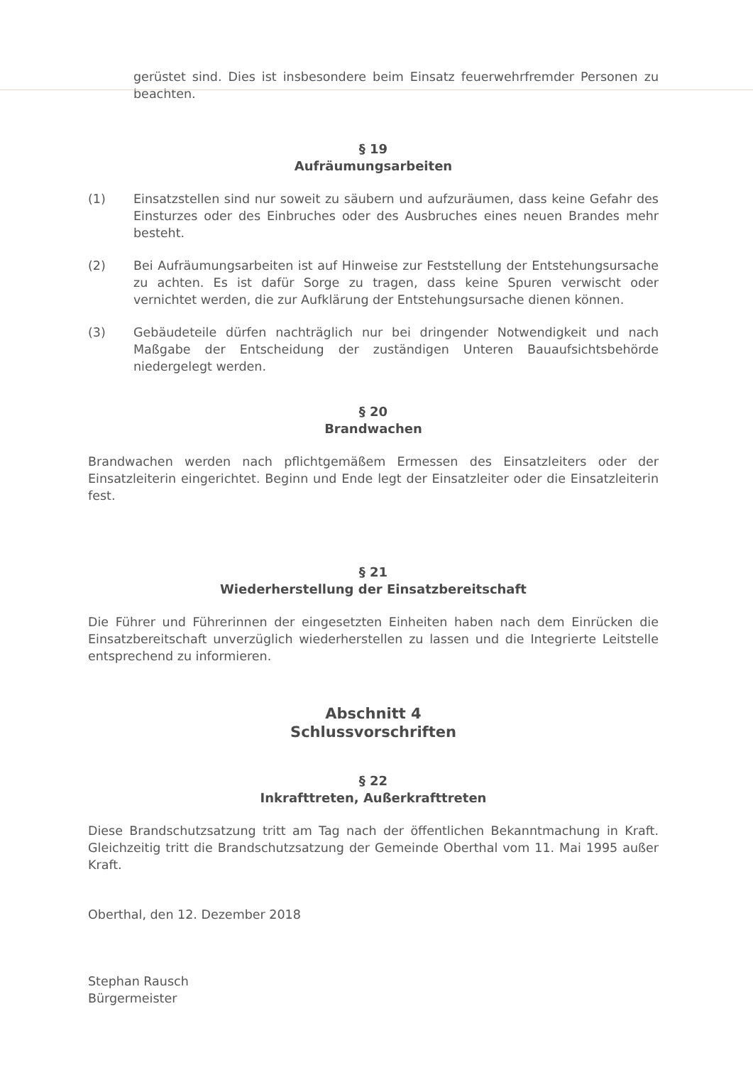gerüstet sind. Dies ist insbesondere beim Einsatz feuerwehrfremder Personen zu beachten.
§ 19
Aufräumungsarbeiten
(1) Einsatzstellen sind nur soweit zu säubern und aufzuräumen, dass keine Gefahr des Einsturzes oder des Einbruches oder des Ausbruches eines neuen Brandes mehr besteht.
(2) Bei Aufräumungsarbeiten ist auf Hinweise zur Feststellung der Entstehungsursache zu achten. Es ist dafür Sorge zu tragen, dass keine Spuren verwischt oder vernichtet werden, die zur Aufklärung der Entstehungsursache dienen können.
(3) Gebäudeteile dürfen nachträglich nur bei dringender Notwendigkeit und nach Maßgabe der Entscheidung der zuständigen Unteren Bauaufsichtsbehörde niedergelegt werden.
§ 20
Brandwachen
Brandwachen werden nach pflichtgemäßem Ermessen des Einsatzleiters oder der Einsatzleiterin eingerichtet. Beginn und Ende legt der Einsatzleiter oder die Einsatzleiterin fest.
§ 21
Wiederherstellung der Einsatzbereitschaft
Die Führer und Führerinnen der eingesetzten Einheiten haben nach dem Einrücken die Einsatzbereitschaft unverzüglich wiederherstellen zu lassen und die Integrierte Leitstelle entsprechend zu informieren.
Abschnitt 4
Schlussvorschriften
§ 22
Inkrafttreten, Außerkrafttreten
Diese Brandschutzsatzung tritt am Tag nach der öffentlichen Bekanntmachung in Kraft. Gleichzeitig tritt die Brandschutzsatzung der Gemeinde Oberthal vom 11. Mai 1995 außer Kraft.
Oberthal, den 12. Dezember 2018
Stephan Rausch
Bürgermeister